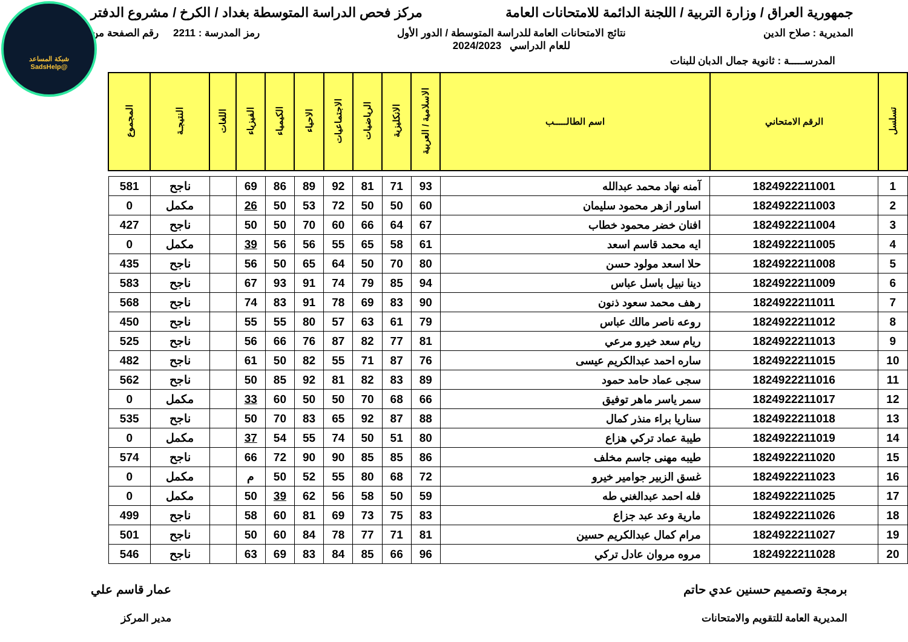شبكة المساعد
@SadsHelp
جمهورية العراق / وزارة التربية / اللجنة الدائمة للامتحانات العامة
مركز فحص الدراسة المتوسطة بغداد / الكرخ / مشروع الدفتر
المديرية : صلاح الدين نتائج الامتحانات العامة للدراسة المتوسطة / الدور الأول
للعام الدراسي 2024/2023
رمز المدرسة : 2211 رقم الصفحة من
المدرســـــة : ثانوية جمال الدبان للبنات
| تسلسل | الرقم الامتحاني | اسم الطالـــــب | الاسلامية / العربية | الانكليزية | الرياضيات | الاجتماعيات | الاحياء | الكيمياء | الفيزياء | اللغات | النتيجـة | المجموع |
| --- | --- | --- | --- | --- | --- | --- | --- | --- | --- | --- | --- | --- |
| 1 | 1824922211001 | آمنه نهاد محمد عبدالله | 93 | 71 | 81 | 92 | 89 | 86 | 69 | | ناجح | 581 |
| 2 | 1824922211003 | اساور ازهر محمود سليمان | 60 | 50 | 50 | 72 | 53 | 50 | 26 | | مكمل | 0 |
| 3 | 1824922211004 | افنان خضر محمود خطاب | 67 | 64 | 66 | 60 | 70 | 50 | 50 | | ناجح | 427 |
| 4 | 1824922211005 | ايه محمد قاسم اسعد | 61 | 58 | 65 | 55 | 56 | 56 | 39 | | مكمل | 0 |
| 5 | 1824922211008 | حلا اسعد مولود حسن | 80 | 70 | 50 | 64 | 65 | 50 | 56 | | ناجح | 435 |
| 6 | 1824922211009 | دينا نبيل باسل عباس | 94 | 85 | 79 | 74 | 91 | 93 | 67 | | ناجح | 583 |
| 7 | 1824922211011 | رهف محمد سعود ذنون | 90 | 83 | 69 | 78 | 91 | 83 | 74 | | ناجح | 568 |
| 8 | 1824922211012 | روعه ناصر مالك عباس | 79 | 61 | 63 | 57 | 80 | 55 | 55 | | ناجح | 450 |
| 9 | 1824922211013 | ريام سعد خيرو مرعي | 81 | 77 | 82 | 87 | 76 | 66 | 56 | | ناجح | 525 |
| 10 | 1824922211015 | ساره احمد عبدالكريم عيسى | 76 | 87 | 71 | 55 | 82 | 50 | 61 | | ناجح | 482 |
| 11 | 1824922211016 | سجى عماد حامد حمود | 89 | 83 | 82 | 81 | 92 | 85 | 50 | | ناجح | 562 |
| 12 | 1824922211017 | سمر ياسر ماهر توفيق | 66 | 68 | 70 | 50 | 50 | 60 | 33 | | مكمل | 0 |
| 13 | 1824922211018 | سناريا براء منذر كمال | 88 | 87 | 92 | 65 | 83 | 70 | 50 | | ناجح | 535 |
| 14 | 1824922211019 | طيبة عماد تركي هزاع | 80 | 51 | 50 | 74 | 55 | 54 | 37 | | مكمل | 0 |
| 15 | 1824922211020 | طيبه مهنى جاسم مخلف | 86 | 85 | 85 | 90 | 90 | 72 | 66 | | ناجح | 574 |
| 16 | 1824922211023 | غسق الزبير جوامير خيرو | 72 | 68 | 80 | 55 | 52 | 50 | م | | مكمل | 0 |
| 17 | 1824922211025 | فله احمد عبدالغني طه | 59 | 50 | 58 | 56 | 62 | 39 | 50 | | مكمل | 0 |
| 18 | 1824922211026 | مارية وعد عبد جزاع | 83 | 75 | 73 | 69 | 81 | 60 | 58 | | ناجح | 499 |
| 19 | 1824922211027 | مرام كمال عبدالكريم حسين | 81 | 71 | 77 | 78 | 84 | 60 | 50 | | ناجح | 501 |
| 20 | 1824922211028 | مروه مروان عادل تركي | 96 | 66 | 85 | 84 | 83 | 69 | 63 | | ناجح | 546 |
برمجة وتصميم حسنين عدي حاتم
المديرية العامة للتقويم والامتحانات
عمار قاسم علي
مدير المركز